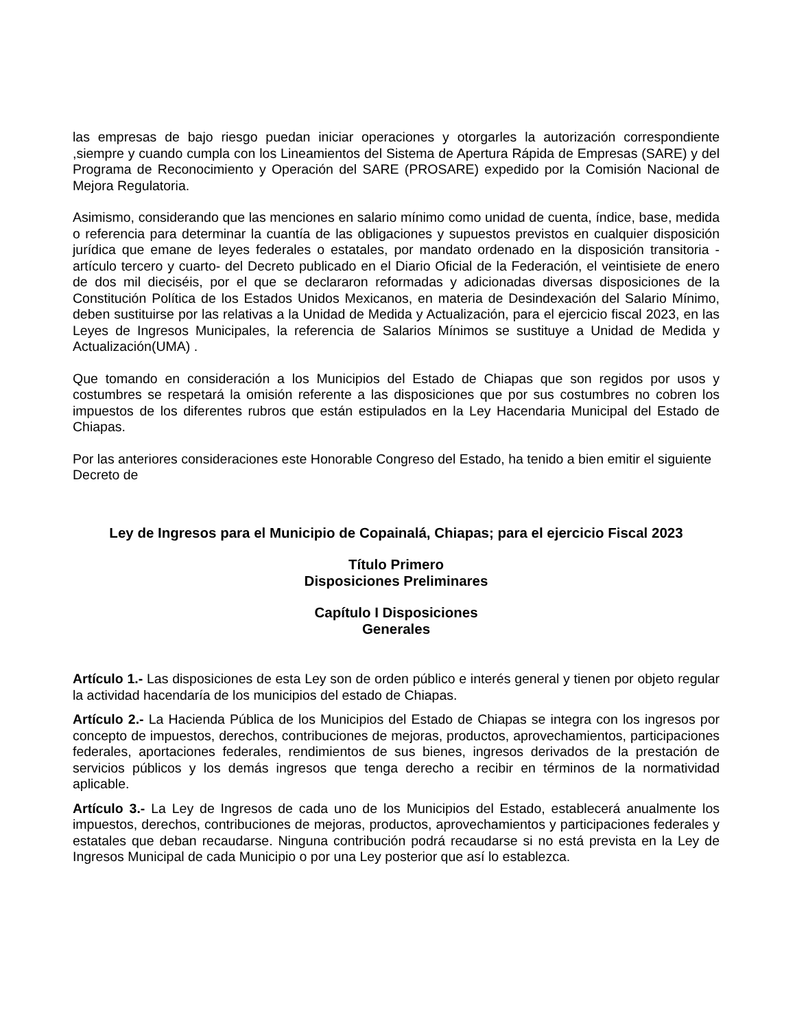las empresas de bajo riesgo puedan iniciar operaciones y otorgarles la autorización correspondiente ,siempre y cuando cumpla con los Lineamientos del Sistema de Apertura Rápida de Empresas (SARE) y del Programa de Reconocimiento y Operación del SARE (PROSARE) expedido por la Comisión Nacional de Mejora Regulatoria.
Asimismo, considerando que las menciones en salario mínimo como unidad de cuenta, índice, base, medida o referencia para determinar la cuantía de las obligaciones y supuestos previstos en cualquier disposición jurídica que emane de leyes federales o estatales, por mandato ordenado en la disposición transitoria - artículo tercero y cuarto- del Decreto publicado en el Diario Oficial de la Federación, el veintisiete de enero de dos mil dieciséis, por el que se declararon reformadas y adicionadas diversas disposiciones de la Constitución Política de los Estados Unidos Mexicanos, en materia de Desindexación del Salario Mínimo, deben sustituirse por las relativas a la Unidad de Medida y Actualización, para el ejercicio fiscal 2023, en las Leyes de Ingresos Municipales, la referencia de Salarios Mínimos se sustituye a Unidad de Medida y Actualización(UMA) .
Que tomando en consideración a los Municipios del Estado de Chiapas que son regidos por usos y costumbres se respetará la omisión referente a las disposiciones que por sus costumbres no cobren los impuestos de los diferentes rubros que están estipulados en la Ley Hacendaria Municipal del Estado de Chiapas.
Por las anteriores consideraciones este Honorable Congreso del Estado, ha tenido a bien emitir el siguiente Decreto de
Ley de Ingresos para el Municipio de Copainalá, Chiapas; para el ejercicio Fiscal 2023
Título Primero
Disposiciones Preliminares
Capítulo I Disposiciones
Generales
Artículo 1.- Las disposiciones de esta Ley son de orden público e interés general y tienen por objeto regular la actividad hacendaría de los municipios del estado de Chiapas.
Artículo 2.- La Hacienda Pública de los Municipios del Estado de Chiapas se integra con los ingresos por concepto de impuestos, derechos, contribuciones de mejoras, productos, aprovechamientos, participaciones federales, aportaciones federales, rendimientos de sus bienes, ingresos derivados de la prestación de servicios públicos y los demás ingresos que tenga derecho a recibir en términos de la normatividad aplicable.
Artículo 3.- La Ley de Ingresos de cada uno de los Municipios del Estado, establecerá anualmente los impuestos, derechos, contribuciones de mejoras, productos, aprovechamientos y participaciones federales y estatales que deban recaudarse. Ninguna contribución podrá recaudarse si no está prevista en la Ley de Ingresos Municipal de cada Municipio o por una Ley posterior que así lo establezca.